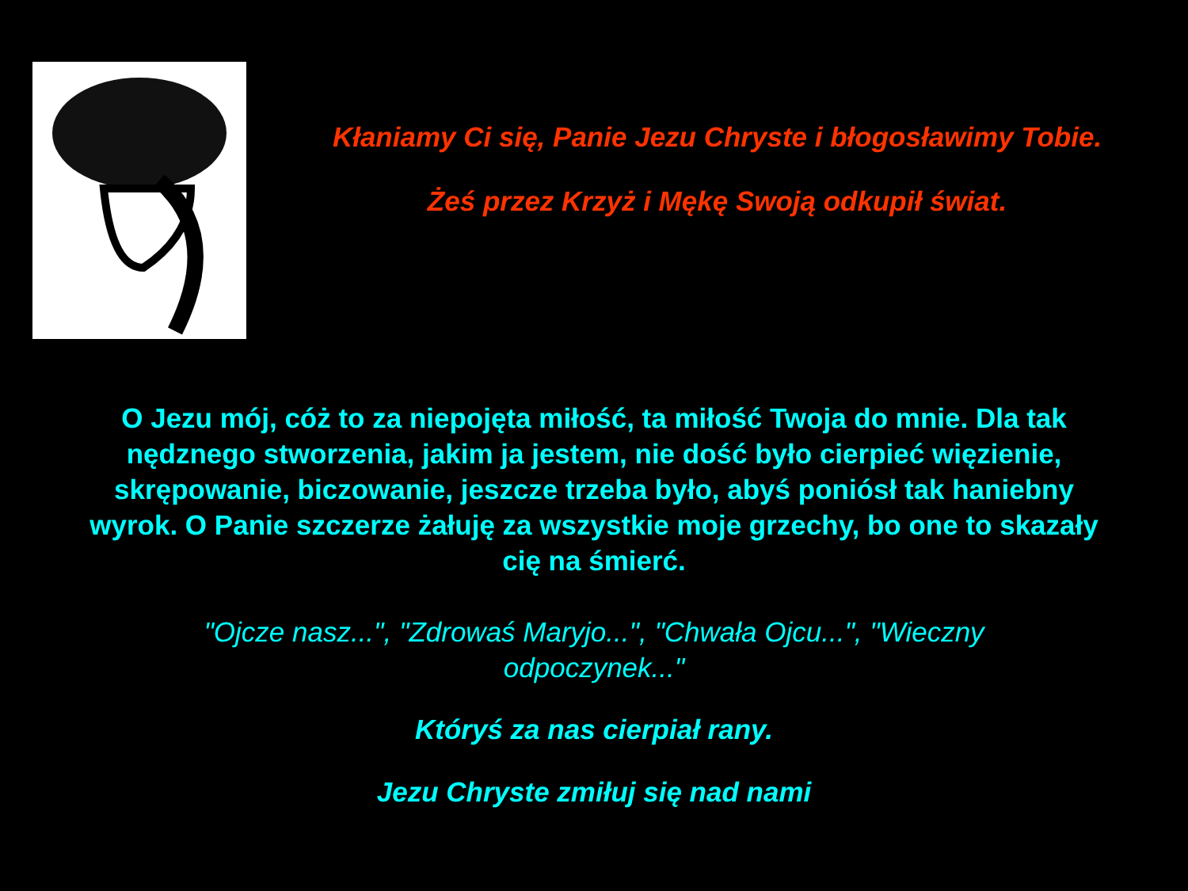Kłaniamy Ci się, Panie Jezu Chryste i błogosławimy Tobie.
Żeś przez Krzyż i Mękę Swoją odkupił świat.
O Jezu mój, cóż to za niepojęta miłość, ta miłość Twoja do mnie. Dla tak nędznego stworzenia, jakim ja jestem, nie dość było cierpieć więzienie, skrępowanie, biczowanie, jeszcze trzeba było, abyś poniósł tak haniebny wyrok. O Panie szczerze żałuję za wszystkie moje grzechy, bo one to skazały cię na śmierć.
"Ojcze nasz...", "Zdrowaś Maryjo...", "Chwała Ojcu...", "Wieczny odpoczynek..."
Któryś za nas cierpiał rany.
Jezu Chryste zmiłuj się nad nami